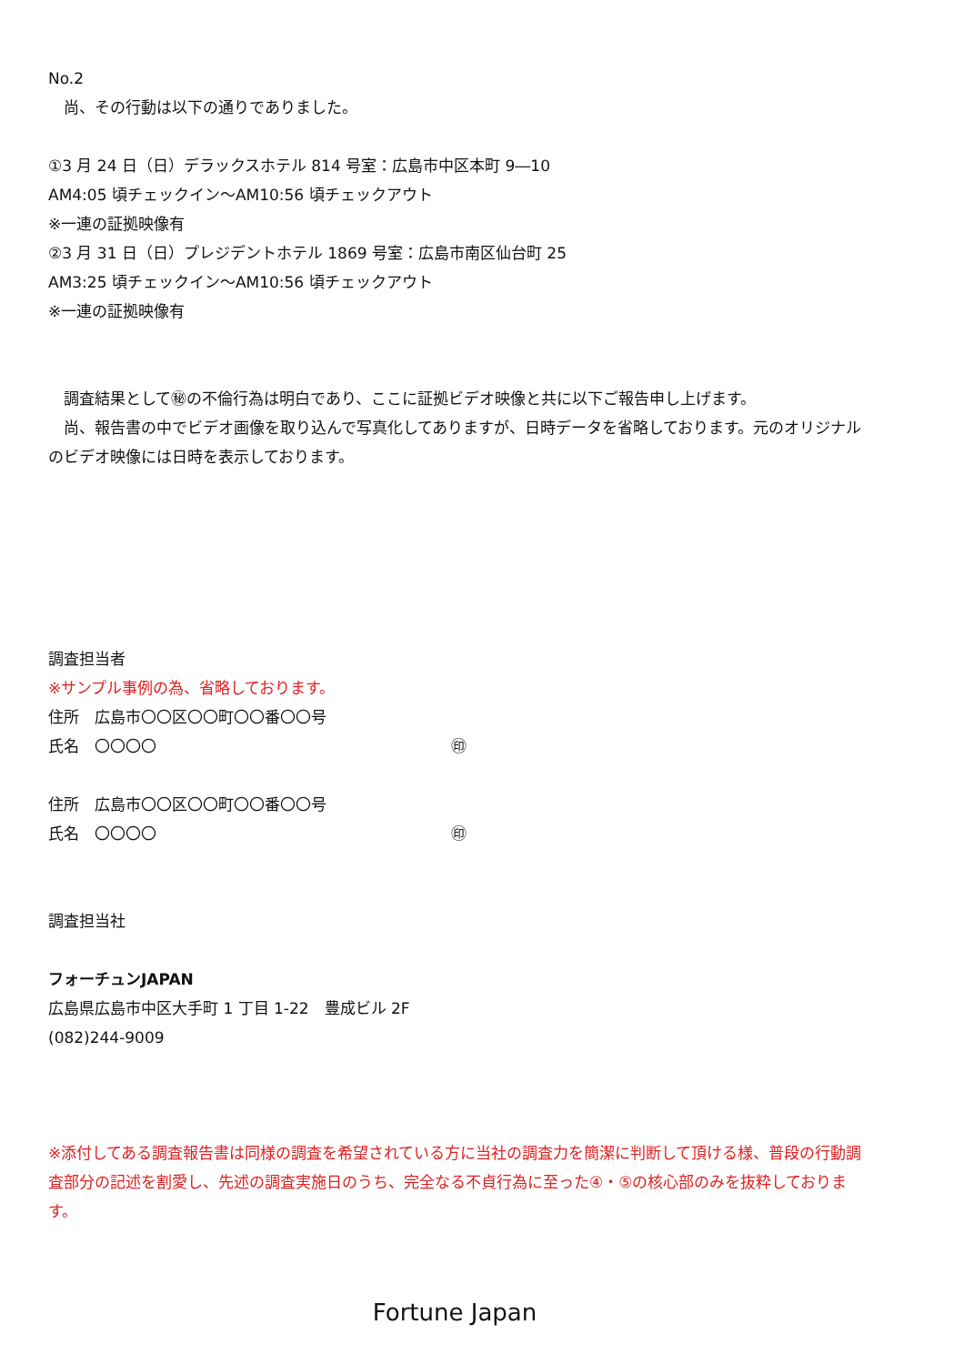No.2
　尚、その行動は以下の通りでありました。
①3 月 24 日（日）デラックスホテル 814 号室：広島市中区本町 9―10
AM4:05 頃チェックイン～AM10:56 頃チェックアウト
※一連の証拠映像有
②3 月 31 日（日）プレジデントホテル 1869 号室：広島市南区仙台町 25
AM3:25 頃チェックイン～AM10:56 頃チェックアウト
※一連の証拠映像有
　調査結果として㊙の不倫行為は明白であり、ここに証拠ビデオ映像と共に以下ご報告申し上げます。
　尚、報告書の中でビデオ画像を取り込んで写真化してありますが、日時データを省略しております。元のオリジナルのビデオ映像には日時を表示しております。
調査担当者
※サンプル事例の為、省略しております。
住所　広島市〇〇区〇〇町〇〇番〇〇号
氏名　〇〇〇〇 ㊞
住所　広島市〇〇区〇〇町〇〇番〇〇号
氏名　〇〇〇〇 ㊞
調査担当社
フォーチュンJAPAN
広島県広島市中区大手町 1 丁目 1-22　豊成ビル 2F
(082)244-9009
※添付してある調査報告書は同様の調査を希望されている方に当社の調査力を簡潔に判断して頂ける様、普段の行動調査部分の記述を割愛し、先述の調査実施日のうち、完全なる不貞行為に至った④・⑤の核心部のみを抜粋しております。
Fortune Japan